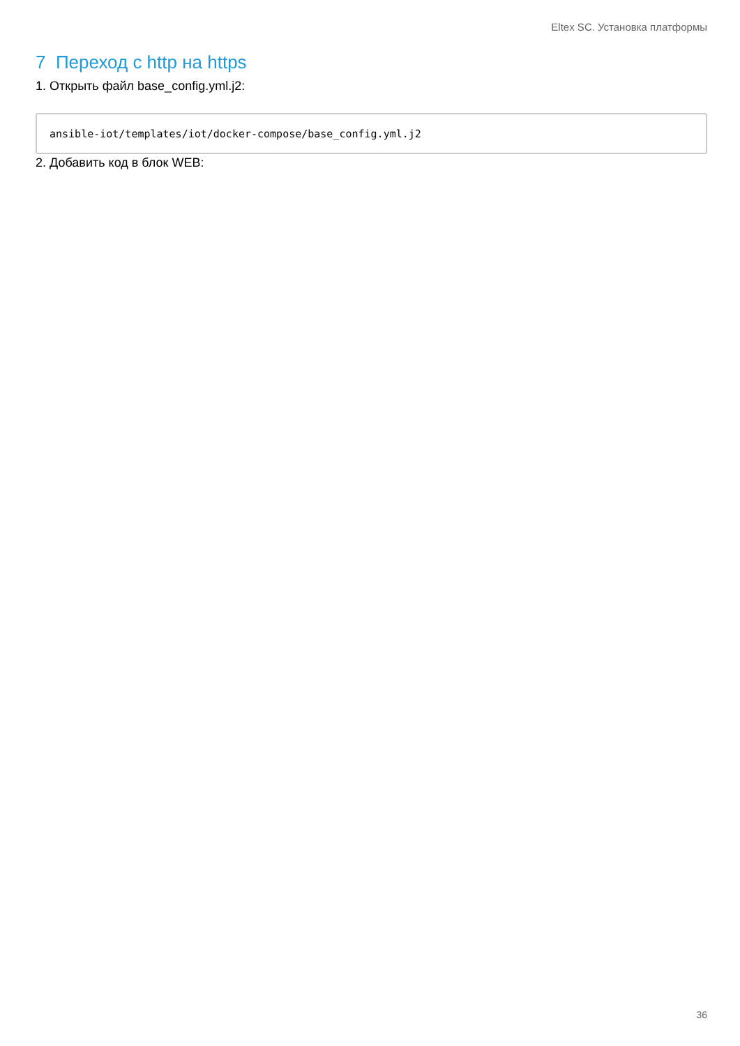Eltex SC. Установка платформы
7 Переход с http на https
1. Открыть файл base_config.yml.j2:
ansible-iot/templates/iot/docker-compose/base_config.yml.j2
2. Добавить код в блок WEB:
36